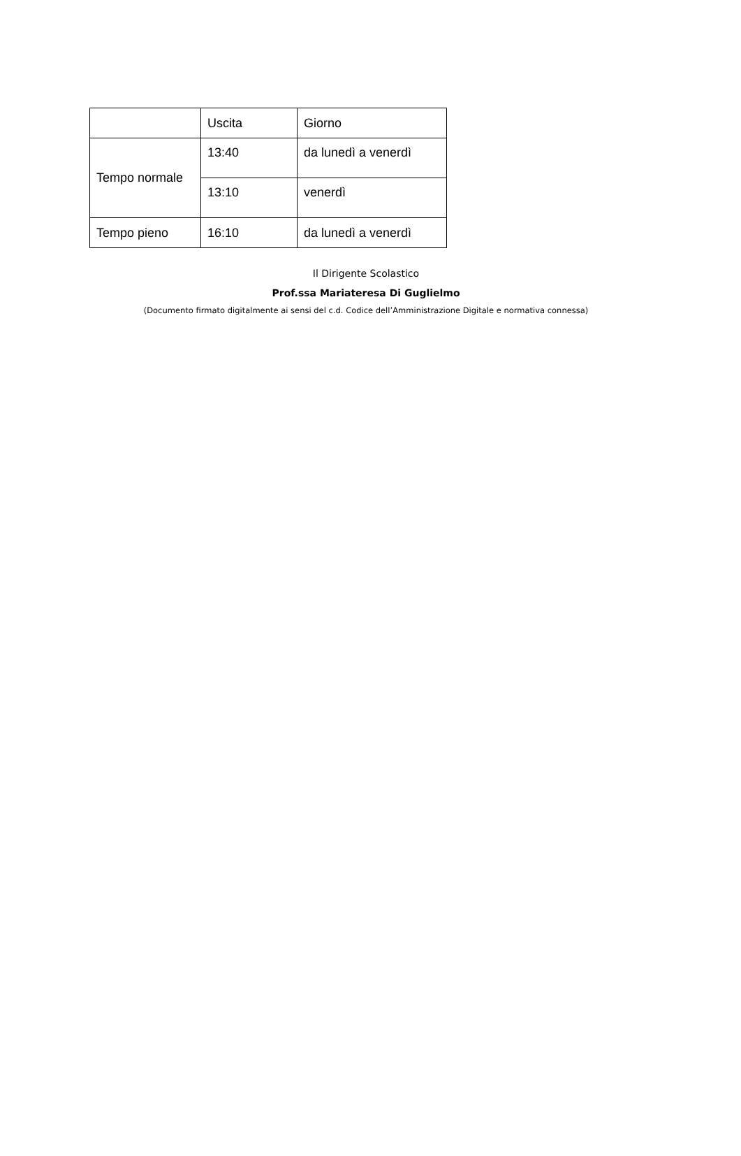| | Uscita | Giorno |
| Tempo normale | 13:40 | da lunedì a venerdì |
| | 13:10 | venerdì |
| Tempo pieno | 16:10 | da lunedì a venerdì |
Il Dirigente Scolastico
Prof.ssa Mariateresa Di Guglielmo
(Documento firmato digitalmente ai sensi del c.d. Codice dell’Amministrazione Digitale e normativa connessa)